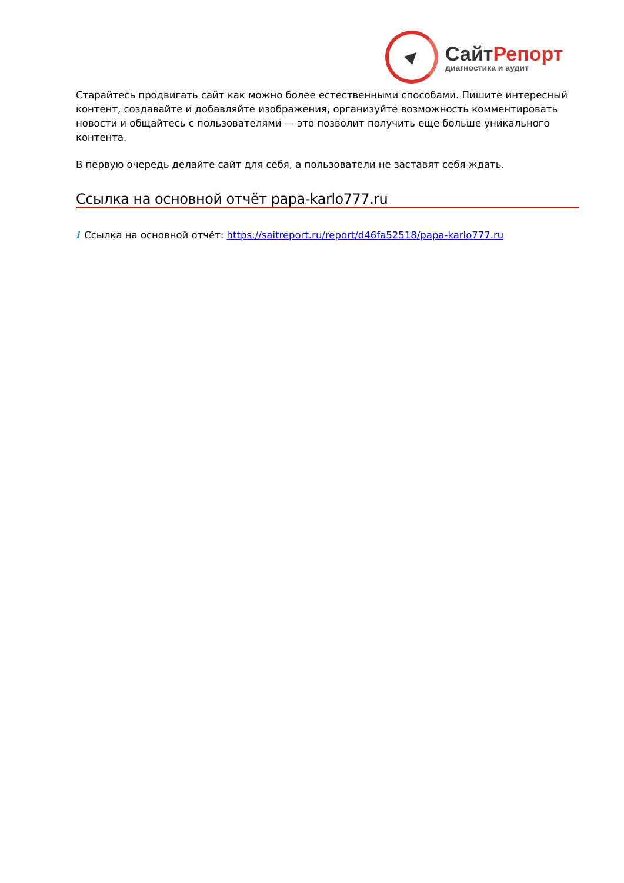СайтРепорт
диагностика и аудит
Старайтесь продвигать сайт как можно более естественными способами. Пишите интересный контент, создавайте и добавляйте изображения, организуйте возможность комментировать новости и общайтесь с пользователями — это позволит получить еще больше уникального контента.
В первую очередь делайте сайт для себя, а пользователи не заставят себя ждать.
Ссылка на основной отчёт papa-karlo777.ru
i Ссылка на основной отчёт: https://saitreport.ru/report/d46fa52518/papa-karlo777.ru